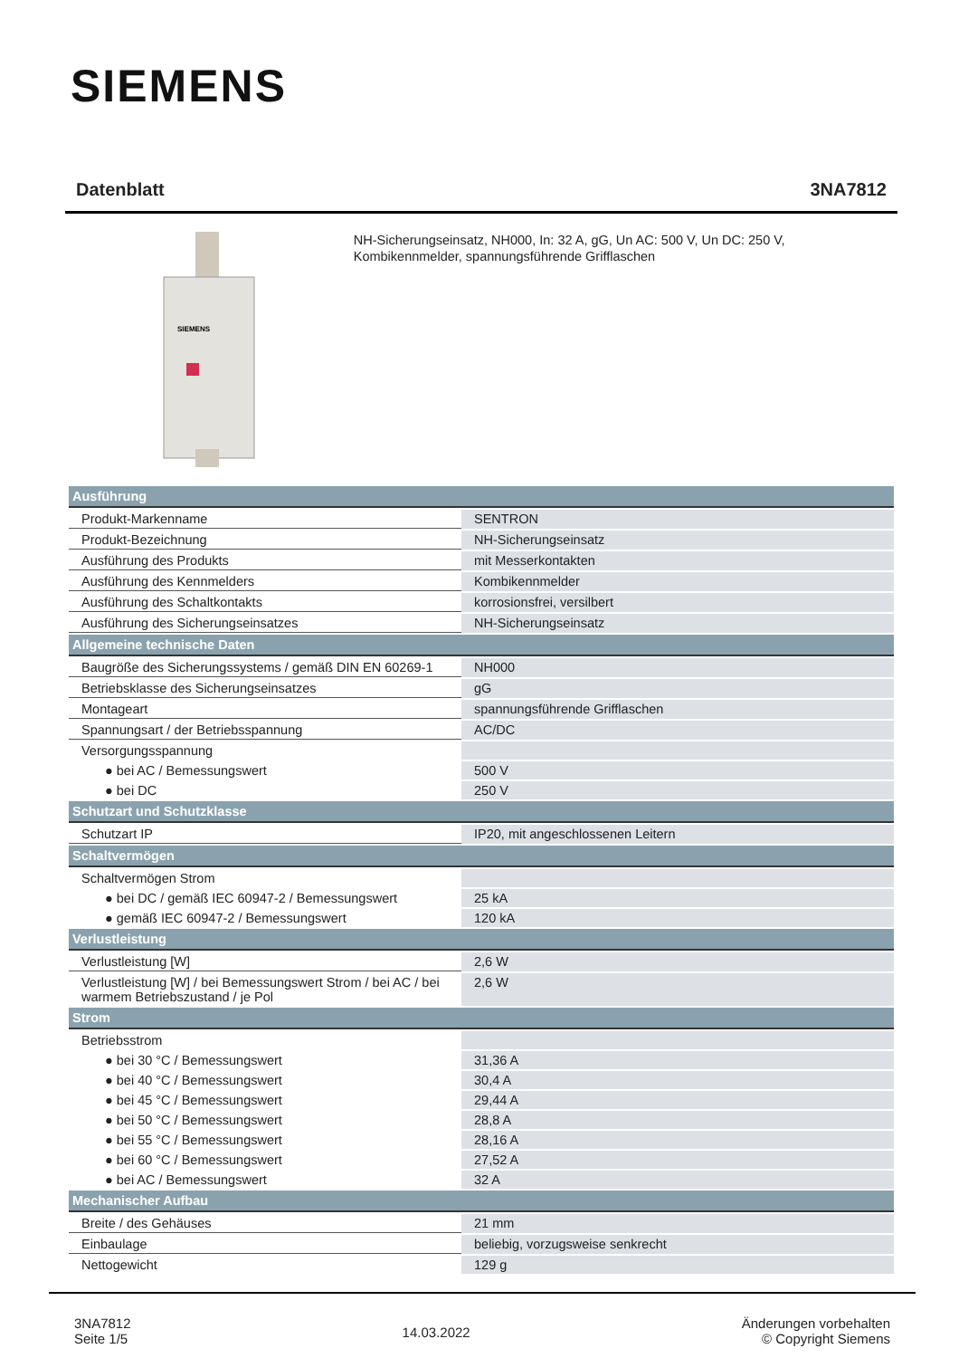SIEMENS
Datenblatt 3NA7812
SIEMENS
NH-Sicherungseinsatz, NH000, In: 32 A, gG, Un AC: 500 V, Un DC: 250 V, Kombikennmelder, spannungsführende Grifflaschen
| Ausführung | |
| --- | --- |
| Produkt-Markenname | SENTRON |
| Produkt-Bezeichnung | NH-Sicherungseinsatz |
| Ausführung des Produkts | mit Messerkontakten |
| Ausführung des Kennmelders | Kombikennmelder |
| Ausführung des Schaltkontakts | korrosionsfrei, versilbert |
| Ausführung des Sicherungseinsatzes | NH-Sicherungseinsatz |
| Allgemeine technische Daten | |
| Baugröße des Sicherungssystems / gemäß DIN EN 60269-1 | NH000 |
| Betriebsklasse des Sicherungseinsatzes | gG |
| Montageart | spannungsführende Grifflaschen |
| Spannungsart / der Betriebsspannung | AC/DC |
| Versorgungsspannung | |
| ● bei AC / Bemessungswert | 500 V |
| ● bei DC | 250 V |
| Schutzart und Schutzklasse | |
| Schutzart IP | IP20, mit angeschlossenen Leitern |
| Schaltvermögen | |
| Schaltvermögen Strom | |
| ● bei DC / gemäß IEC 60947-2 / Bemessungswert | 25 kA |
| ● gemäß IEC 60947-2 / Bemessungswert | 120 kA |
| Verlustleistung | |
| Verlustleistung [W] | 2,6 W |
| Verlustleistung [W] / bei Bemessungswert Strom / bei AC / bei warmem Betriebszustand / je Pol | 2,6 W |
| Strom | |
| Betriebsstrom | |
| ● bei 30 °C / Bemessungswert | 31,36 A |
| ● bei 40 °C / Bemessungswert | 30,4 A |
| ● bei 45 °C / Bemessungswert | 29,44 A |
| ● bei 50 °C / Bemessungswert | 28,8 A |
| ● bei 55 °C / Bemessungswert | 28,16 A |
| ● bei 60 °C / Bemessungswert | 27,52 A |
| ● bei AC / Bemessungswert | 32 A |
| Mechanischer Aufbau | |
| Breite / des Gehäuses | 21 mm |
| Einbaulage | beliebig, vorzugsweise senkrecht |
| Nettogewicht | 129 g |
3NA7812
Seite 1/5
14.03.2022
Änderungen vorbehalten
© Copyright Siemens